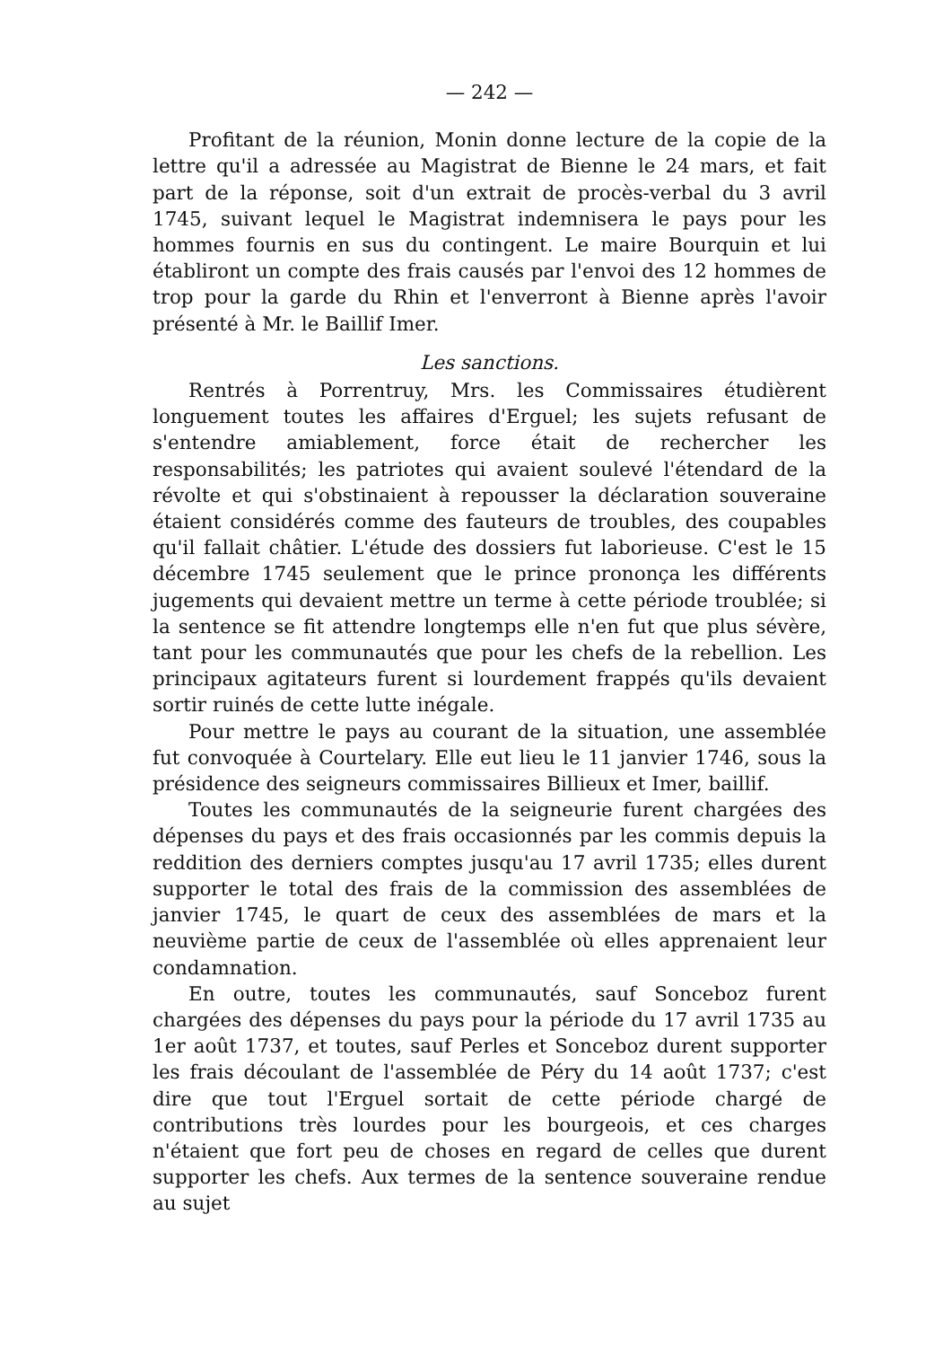— 242 —
Profitant de la réunion, Monin donne lecture de la copie de la lettre qu'il a adressée au Magistrat de Bienne le 24 mars, et fait part de la réponse, soit d'un extrait de procès-verbal du 3 avril 1745, suivant lequel le Magistrat indemnisera le pays pour les hommes fournis en sus du contingent. Le maire Bourquin et lui établiront un compte des frais causés par l'envoi des 12 hommes de trop pour la garde du Rhin et l'enverront à Bienne après l'avoir présenté à Mr. le Baillif Imer.
Les sanctions.
Rentrés à Porrentruy, Mrs. les Commissaires étudièrent longuement toutes les affaires d'Erguel; les sujets refusant de s'entendre amiablement, force était de rechercher les responsabilités; les patriotes qui avaient soulevé l'étendard de la révolte et qui s'obstinaient à repousser la déclaration souveraine étaient considérés comme des fauteurs de troubles, des coupables qu'il fallait châtier. L'étude des dossiers fut laborieuse. C'est le 15 décembre 1745 seulement que le prince prononça les différents jugements qui devaient mettre un terme à cette période troublée; si la sentence se fit attendre longtemps elle n'en fut que plus sévère, tant pour les communautés que pour les chefs de la rebellion. Les principaux agitateurs furent si lourdement frappés qu'ils devaient sortir ruinés de cette lutte inégale.
Pour mettre le pays au courant de la situation, une assemblée fut convoquée à Courtelary. Elle eut lieu le 11 janvier 1746, sous la présidence des seigneurs commissaires Billieux et Imer, baillif.
Toutes les communautés de la seigneurie furent chargées des dépenses du pays et des frais occasionnés par les commis depuis la reddition des derniers comptes jusqu'au 17 avril 1735; elles durent supporter le total des frais de la commission des assemblées de janvier 1745, le quart de ceux des assemblées de mars et la neuvième partie de ceux de l'assemblée où elles apprenaient leur condamnation.
En outre, toutes les communautés, sauf Sonceboz furent chargées des dépenses du pays pour la période du 17 avril 1735 au 1er août 1737, et toutes, sauf Perles et Sonceboz durent supporter les frais découlant de l'assemblée de Péry du 14 août 1737; c'est dire que tout l'Erguel sortait de cette période chargé de contributions très lourdes pour les bourgeois, et ces charges n'étaient que fort peu de choses en regard de celles que durent supporter les chefs. Aux termes de la sentence souveraine rendue au sujet